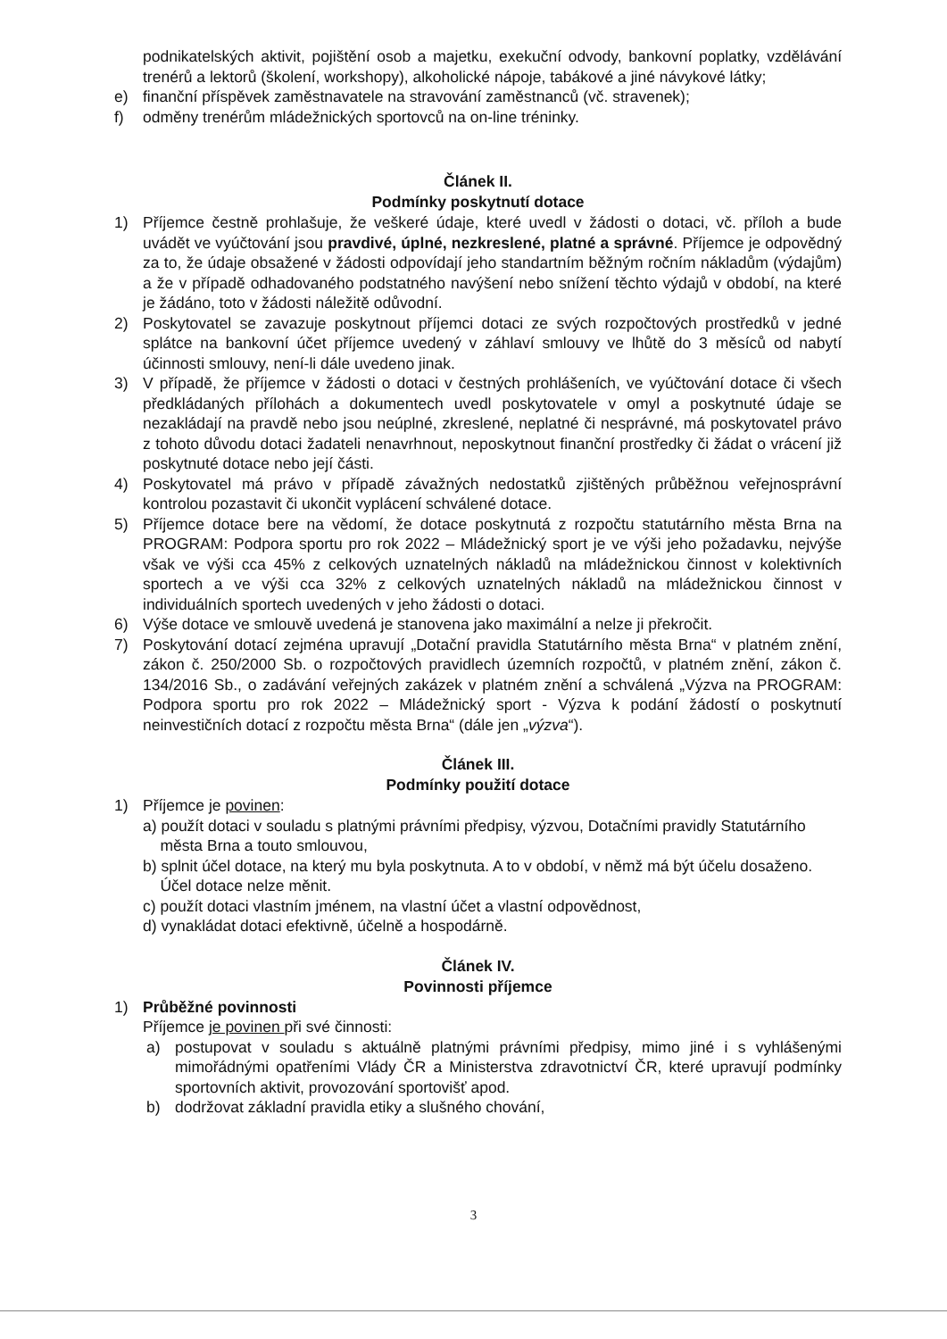podnikatelských aktivit, pojištění osob a majetku, exekuční odvody, bankovní poplatky, vzdělávání trenérů a lektorů (školení, workshopy), alkoholické nápoje, tabákové a jiné návykové látky;
e) finanční příspěvek zaměstnavatele na stravování zaměstnanců (vč. stravenek);
f) odměny trenérům mládežnických sportovců na on-line tréninky.
Článek II.
Podmínky poskytnutí dotace
1) Příjemce čestně prohlašuje, že veškeré údaje, které uvedl v žádosti o dotaci, vč. příloh a bude uvádět ve vyúčtování jsou pravdivé, úplné, nezkreslené, platné a správné. Příjemce je odpovědný za to, že údaje obsažené v žádosti odpovídají jeho standartním běžným ročním nákladům (výdajům) a že v případě odhadovaného podstatného navýšení nebo snížení těchto výdajů v období, na které je žádáno, toto v žádosti náležitě odůvodní.
2) Poskytovatel se zavazuje poskytnout příjemci dotaci ze svých rozpočtových prostředků v jedné splátce na bankovní účet příjemce uvedený v záhlaví smlouvy ve lhůtě do 3 měsíců od nabytí účinnosti smlouvy, není-li dále uvedeno jinak.
3) V případě, že příjemce v žádosti o dotaci v čestných prohlášeních, ve vyúčtování dotace či všech předkládaných přílohách a dokumentech uvedl poskytovatele v omyl a poskytnuté údaje se nezakládají na pravdě nebo jsou neúplné, zkreslené, neplatné či nesprávné, má poskytovatel právo z tohoto důvodu dotaci žadateli nenavrhnout, neposkytnout finanční prostředky či žádat o vrácení již poskytnuté dotace nebo její části.
4) Poskytovatel má právo v případě závažných nedostatků zjištěných průběžnou veřejnosprávní kontrolou pozastavit či ukončit vyplácení schválené dotace.
5) Příjemce dotace bere na vědomí, že dotace poskytnutá z rozpočtu statutárního města Brna na PROGRAM: Podpora sportu pro rok 2022 – Mládežnický sport je ve výši jeho požadavku, nejvýše však ve výši cca 45% z celkových uznatelných nákladů na mládežnickou činnost v kolektivních sportech a ve výši cca 32% z celkových uznatelných nákladů na mládežnickou činnost v individuálních sportech uvedených v jeho žádosti o dotaci.
6) Výše dotace ve smlouvě uvedená je stanovena jako maximální a nelze ji překročit.
7) Poskytování dotací zejména upravují „Dotační pravidla Statutárního města Brna“ v platném znění, zákon č. 250/2000 Sb. o rozpočtových pravidlech územních rozpočtů, v platném znění, zákon č. 134/2016 Sb., o zadávání veřejných zakázek v platném znění a schválená „Výzva na PROGRAM: Podpora sportu pro rok 2022 – Mládežnický sport - Výzva k podání žádostí o poskytnutí neinvestičních dotací z rozpočtu města Brna“ (dále jen „výzva“).
Článek III.
Podmínky použití dotace
1) Příjemce je povinen:
a) použít dotaci v souladu s platnými právními předpisy, výzvou, Dotačními pravidly Statutárního
města Brna a touto smlouvou,
b) splnit účel dotace, na který mu byla poskytnuta. A to v období, v němž má být účelu dosaženo.
Účel dotace nelze měnit.
c) použít dotaci vlastním jménem, na vlastní účet a vlastní odpovědnost,
d) vynakládat dotaci efektivně, účelně a hospodárně.
Článek IV.
Povinnosti příjemce
1) Průběžné povinnosti
Příjemce je povinen při své činnosti:
a) postupovat v souladu s aktuálně platnými právními předpisy, mimo jiné i s vyhlášenými mimořádnými opatřeními Vlády ČR a Ministerstva zdravotnictví ČR, které upravují podmínky sportovních aktivit, provozování sportovišť apod.
b) dodržovat základní pravidla etiky a slušného chování,
3